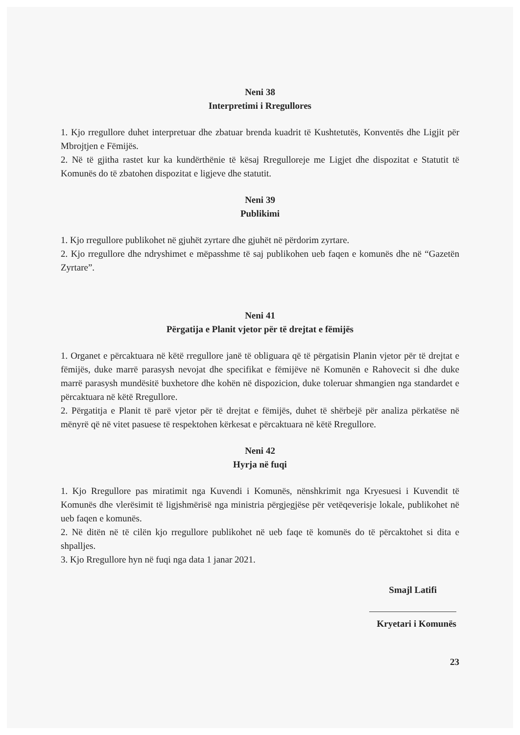Neni 38
Interpretimi i Rregullores
1. Kjo rregullore duhet interpretuar dhe zbatuar brenda kuadrit të Kushtetutës, Konventës dhe Ligjit për Mbrojtjen e Fëmijës.
2. Në të gjitha rastet kur ka kundërthënie të kësaj Rregulloreje me Ligjet dhe dispozitat e Statutit të Komunës do të zbatohen dispozitat e ligjeve dhe statutit.
Neni 39
Publikimi
1. Kjo rregullore publikohet në gjuhët zyrtare dhe gjuhët në përdorim zyrtare.
2. Kjo rregullore dhe ndryshimet e mëpasshme të saj publikohen ueb faqen e komunës dhe në “Gazetën Zyrtare”.
Neni 41
Përgatija e Planit vjetor për të drejtat e fëmijës
1. Organet e përcaktuara në këtë rregullore janë të obliguara që të përgatisin Planin vjetor për të drejtat e fëmijës, duke marrë parasysh nevojat dhe specifikat e fëmijëve në Komunën e Rahovecit si dhe duke marrë parasysh mundësitë buxhetore dhe kohën në dispozicion, duke toleruar shmangien nga standardet e përcaktuara në këtë Rregullore.
2. Përgatitja e Planit të parë vjetor për të drejtat e fëmijës, duhet të shërbejë për analiza përkatëse në mënyrë që në vitet pasuese të respektohen kërkesat e përcaktuara në këtë Rregullore.
Neni 42
Hyrja në fuqi
1. Kjo Rregullore pas miratimit nga Kuvendi i Komunës, nënshkrimit nga Kryesuesi i Kuvendit të Komunës dhe vlerësimit të ligjshmërisë nga ministria përgjegjëse për vetëqeverisje lokale, publikohet në ueb faqen e komunës.
2. Në ditën në të cilën kjo rregullore publikohet në ueb faqe të komunës do të përcaktohet si dita e shpalljes.
3. Kjo Rregullore hyn në fuqi nga data 1 janar 2021.
Smajl Latifi
Kryetari i Komunës
23